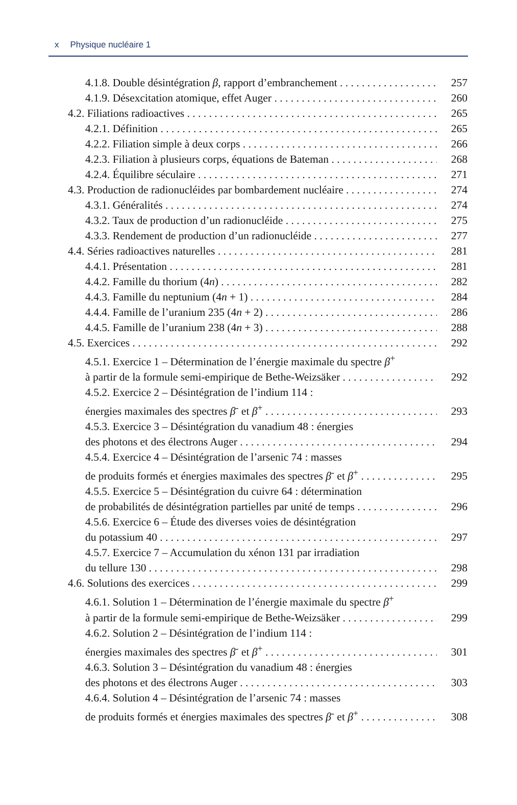x Physique nucléaire 1
4.1.8. Double désintégration β, rapport d’embranchement 257
4.1.9. Désexcitation atomique, effet Auger 260
4.2. Filiations radioactives 265
4.2.1. Définition 265
4.2.2. Filiation simple à deux corps 266
4.2.3. Filiation à plusieurs corps, équations de Bateman 268
4.2.4. Équilibre séculaire 271
4.3. Production de radionucléides par bombardement nucléaire 274
4.3.1. Généralités 274
4.3.2. Taux de production d’un radionucléide 275
4.3.3. Rendement de production d’un radionucléide 277
4.4. Séries radioactives naturelles 281
4.4.1. Présentation 281
4.4.2. Famille du thorium (4n) 282
4.4.3. Famille du neptunium (4n + 1) 284
4.4.4. Famille de l’uranium 235 (4n + 2) 286
4.4.5. Famille de l’uranium 238 (4n + 3) 288
4.5. Exercices 292
4.5.1. Exercice 1 – Détermination de l’énergie maximale du spectre β<sup>+</sup>
à partir de la formule semi-empirique de Bethe-Weizsäker 292
4.5.2. Exercice 2 – Désintégration de l’indium 114 :
énergies maximales des spectres β<sup>-</sup> et β<sup>+</sup> 293
4.5.3. Exercice 3 – Désintégration du vanadium 48 : énergies
des photons et des électrons Auger 294
4.5.4. Exercice 4 – Désintégration de l’arsenic 74 : masses
de produits formés et énergies maximales des spectres β<sup>-</sup> et β<sup>+</sup> 295
4.5.5. Exercice 5 – Désintégration du cuivre 64 : détermination
de probabilités de désintégration partielles par unité de temps 296
4.5.6. Exercice 6 – Étude des diverses voies de désintégration
du potassium 40 297
4.5.7. Exercice 7 – Accumulation du xénon 131 par irradiation
du tellure 130 298
4.6. Solutions des exercices 299
4.6.1. Solution 1 – Détermination de l’énergie maximale du spectre β<sup>+</sup>
à partir de la formule semi-empirique de Bethe-Weizsäker 299
4.6.2. Solution 2 – Désintégration de l’indium 114 :
énergies maximales des spectres β<sup>-</sup> et β<sup>+</sup> 301
4.6.3. Solution 3 – Désintégration du vanadium 48 : énergies
des photons et des électrons Auger 303
4.6.4. Solution 4 – Désintégration de l’arsenic 74 : masses
de produits formés et énergies maximales des spectres β<sup>-</sup> et β<sup>+</sup> 308